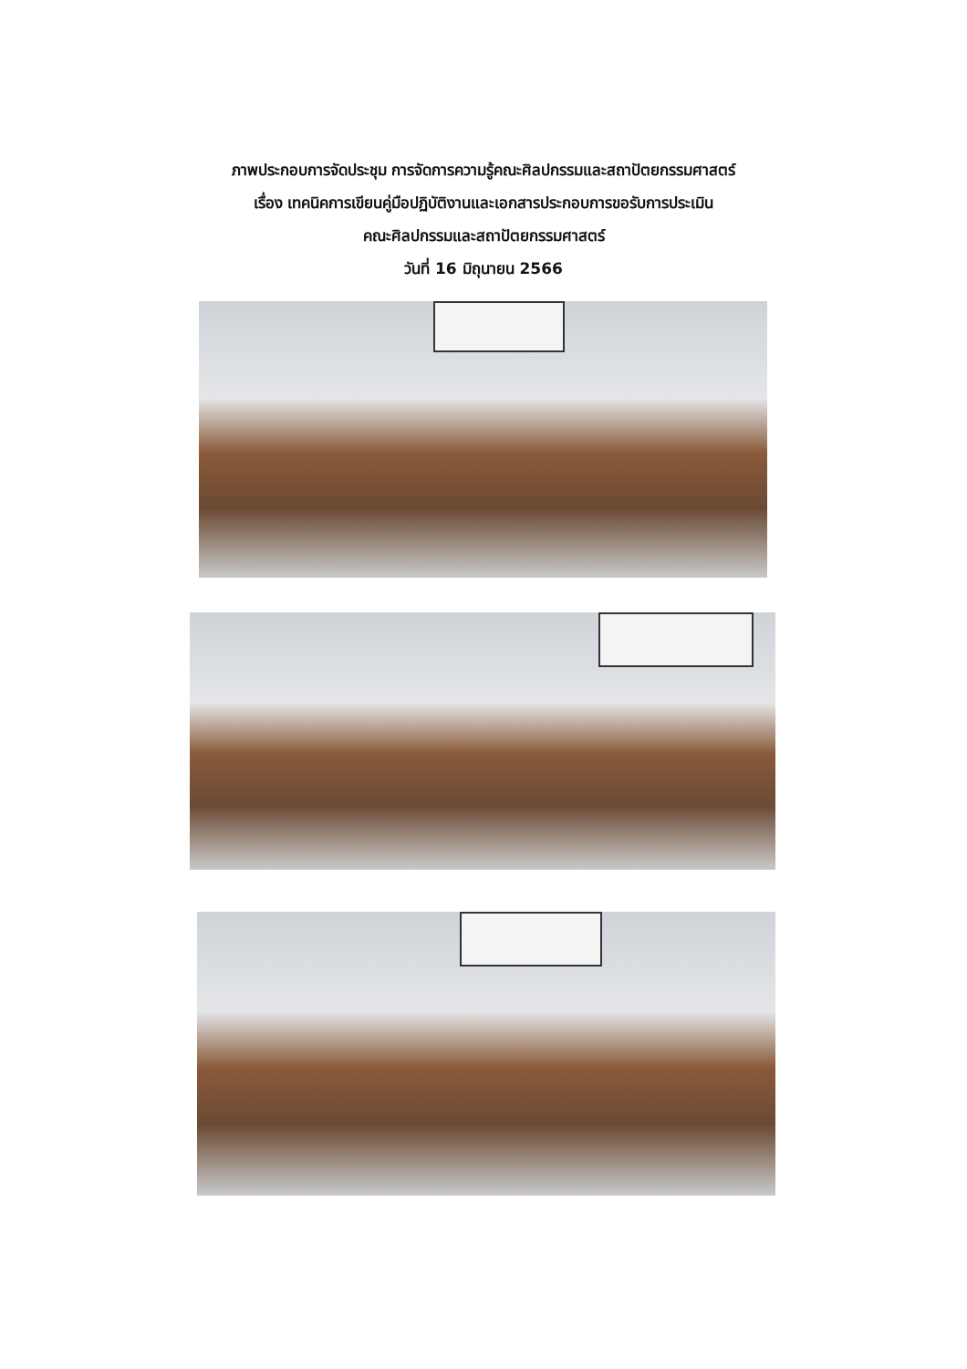ภาพประกอบการจัดประชุม การจัดการความรู้คณะศิลปกรรมและสถาปัตยกรรมศาสตร์
เรื่อง เทคนิคการเขียนคู่มือปฏิบัติงานและเอกสารประกอบการขอรับการประเมิน
คณะศิลปกรรมและสถาปัตยกรรมศาสตร์
วันที่ 16 มิถุนายน 2566